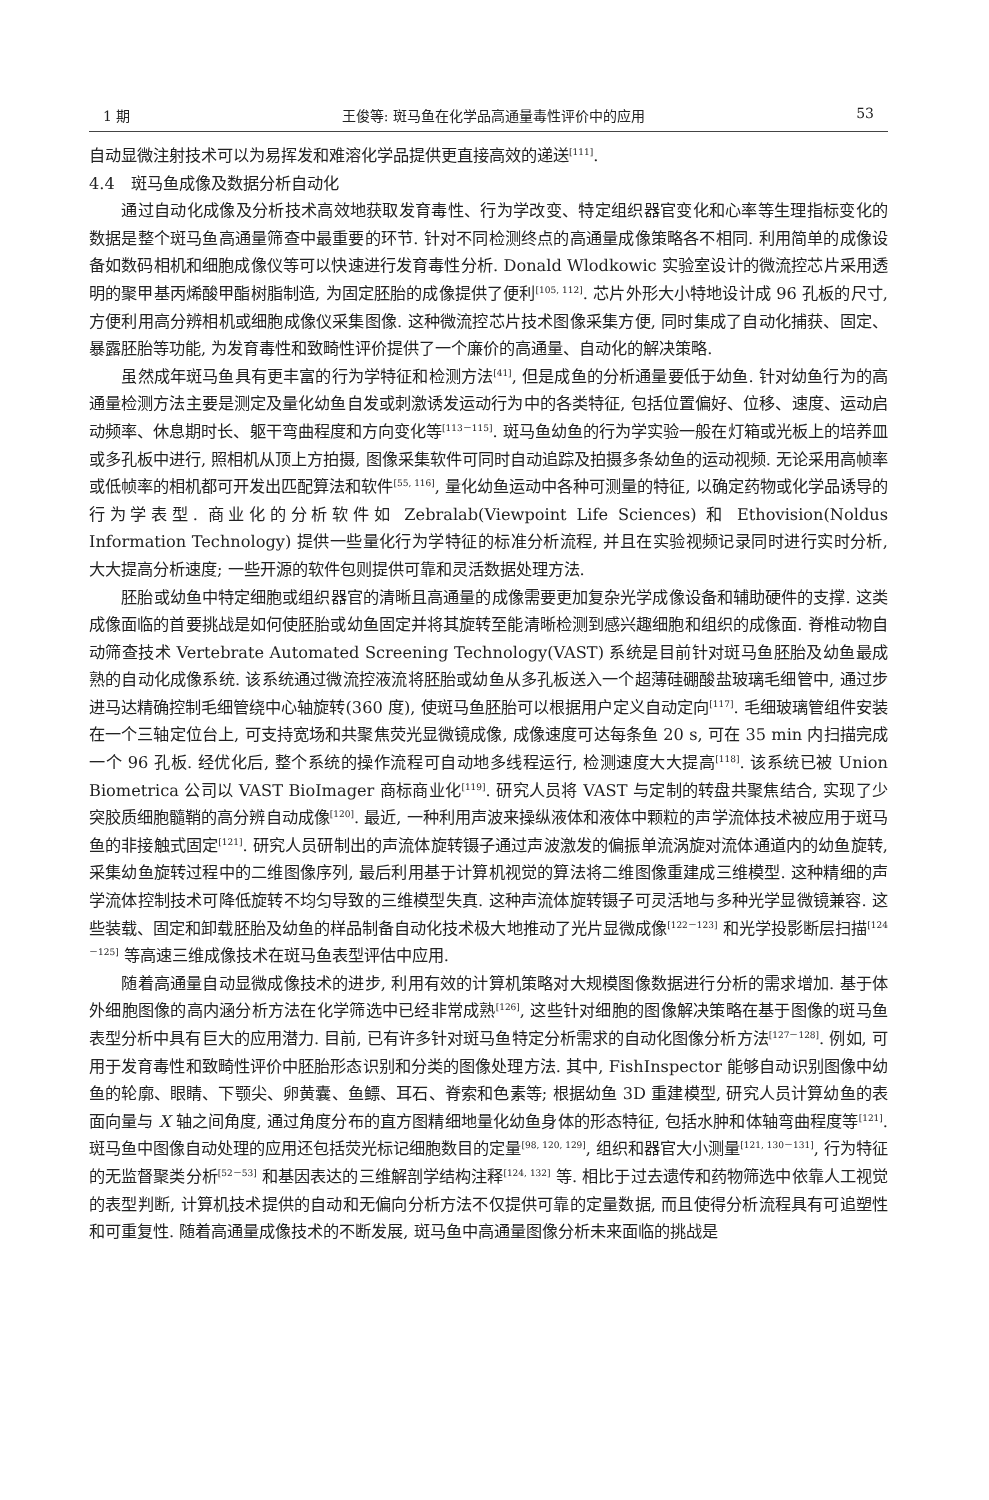1 期 王俊等: 斑马鱼在化学品高通量毒性评价中的应用 53
自动显微注射技术可以为易挥发和难溶化学品提供更直接高效的递送<sup>[111]</sup>.
4.4　斑马鱼成像及数据分析自动化
通过自动化成像及分析技术高效地获取发育毒性、行为学改变、特定组织器官变化和心率等生理指标变化的数据是整个斑马鱼高通量筛查中最重要的环节. 针对不同检测终点的高通量成像策略各不相同. 利用简单的成像设备如数码相机和细胞成像仪等可以快速进行发育毒性分析. Donald Wlodkowic 实验室设计的微流控芯片采用透明的聚甲基丙烯酸甲酯树脂制造, 为固定胚胎的成像提供了便利<sup>[105, 112]</sup>. 芯片外形大小特地设计成 96 孔板的尺寸, 方便利用高分辨相机或细胞成像仪采集图像. 这种微流控芯片技术图像采集方便, 同时集成了自动化捕获、固定、暴露胚胎等功能, 为发育毒性和致畸性评价提供了一个廉价的高通量、自动化的解决策略.
虽然成年斑马鱼具有更丰富的行为学特征和检测方法<sup>[41]</sup>, 但是成鱼的分析通量要低于幼鱼. 针对幼鱼行为的高通量检测方法主要是测定及量化幼鱼自发或刺激诱发运动行为中的各类特征, 包括位置偏好、位移、速度、运动启动频率、休息期时长、躯干弯曲程度和方向变化等<sup>[113－115]</sup>. 斑马鱼幼鱼的行为学实验一般在灯箱或光板上的培养皿或多孔板中进行, 照相机从顶上方拍摄, 图像采集软件可同时自动追踪及拍摄多条幼鱼的运动视频. 无论采用高帧率或低帧率的相机都可开发出匹配算法和软件<sup>[55, 116]</sup>, 量化幼鱼运动中各种可测量的特征, 以确定药物或化学品诱导的行为学表型. 商业化的分析软件如 Zebralab(Viewpoint Life Sciences) 和 Ethovision(Noldus Information Technology) 提供一些量化行为学特征的标准分析流程, 并且在实验视频记录同时进行实时分析, 大大提高分析速度; 一些开源的软件包则提供可靠和灵活数据处理方法.
胚胎或幼鱼中特定细胞或组织器官的清晰且高通量的成像需要更加复杂光学成像设备和辅助硬件的支撑. 这类成像面临的首要挑战是如何使胚胎或幼鱼固定并将其旋转至能清晰检测到感兴趣细胞和组织的成像面. 脊椎动物自动筛查技术 Vertebrate Automated Screening Technology(VAST) 系统是目前针对斑马鱼胚胎及幼鱼最成熟的自动化成像系统. 该系统通过微流控液流将胚胎或幼鱼从多孔板送入一个超薄硅硼酸盐玻璃毛细管中, 通过步进马达精确控制毛细管绕中心轴旋转(360 度), 使斑马鱼胚胎可以根据用户定义自动定向<sup>[117]</sup>. 毛细玻璃管组件安装在一个三轴定位台上, 可支持宽场和共聚焦荧光显微镜成像, 成像速度可达每条鱼 20 s, 可在 35 min 内扫描完成一个 96 孔板. 经优化后, 整个系统的操作流程可自动地多线程运行, 检测速度大大提高<sup>[118]</sup>. 该系统已被 Union Biometrica 公司以 VAST BioImager 商标商业化<sup>[119]</sup>. 研究人员将 VAST 与定制的转盘共聚焦结合, 实现了少突胶质细胞髓鞘的高分辨自动成像<sup>[120]</sup>. 最近, 一种利用声波来操纵液体和液体中颗粒的声学流体技术被应用于斑马鱼的非接触式固定<sup>[121]</sup>. 研究人员研制出的声流体旋转镊子通过声波激发的偏振单流涡旋对流体通道内的幼鱼旋转, 采集幼鱼旋转过程中的二维图像序列, 最后利用基于计算机视觉的算法将二维图像重建成三维模型. 这种精细的声学流体控制技术可降低旋转不均匀导致的三维模型失真. 这种声流体旋转镊子可灵活地与多种光学显微镜兼容. 这些装载、固定和卸载胚胎及幼鱼的样品制备自动化技术极大地推动了光片显微成像<sup>[122－123]</sup> 和光学投影断层扫描<sup>[124－125]</sup> 等高速三维成像技术在斑马鱼表型评估中应用.
随着高通量自动显微成像技术的进步, 利用有效的计算机策略对大规模图像数据进行分析的需求增加. 基于体外细胞图像的高内涵分析方法在化学筛选中已经非常成熟<sup>[126]</sup>, 这些针对细胞的图像解决策略在基于图像的斑马鱼表型分析中具有巨大的应用潜力. 目前, 已有许多针对斑马鱼特定分析需求的自动化图像分析方法<sup>[127－128]</sup>. 例如, 可用于发育毒性和致畸性评价中胚胎形态识别和分类的图像处理方法. 其中, FishInspector 能够自动识别图像中幼鱼的轮廓、眼睛、下颚尖、卵黄囊、鱼鳔、耳石、脊索和色素等; 根据幼鱼 3D 重建模型, 研究人员计算幼鱼的表面向量与 X 轴之间角度, 通过角度分布的直方图精细地量化幼鱼身体的形态特征, 包括水肿和体轴弯曲程度等<sup>[121]</sup>. 斑马鱼中图像自动处理的应用还包括荧光标记细胞数目的定量<sup>[98, 120, 129]</sup>, 组织和器官大小测量<sup>[121, 130－131]</sup>, 行为特征的无监督聚类分析<sup>[52－53]</sup> 和基因表达的三维解剖学结构注释<sup>[124, 132]</sup> 等. 相比于过去遗传和药物筛选中依靠人工视觉的表型判断, 计算机技术提供的自动和无偏向分析方法不仅提供可靠的定量数据, 而且使得分析流程具有可追塑性和可重复性. 随着高通量成像技术的不断发展, 斑马鱼中高通量图像分析未来面临的挑战是